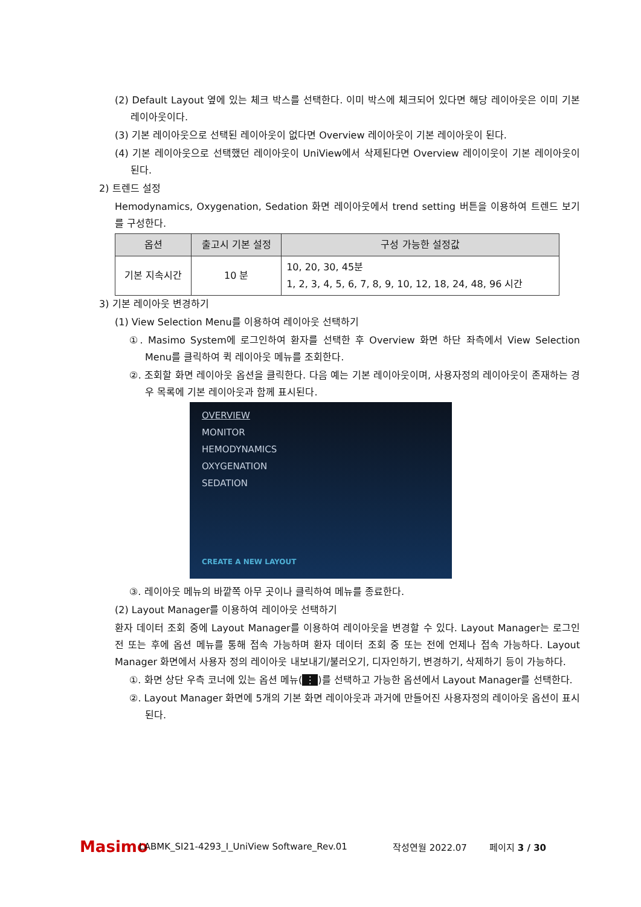(2) Default Layout 옆에 있는 체크 박스를 선택한다. 이미 박스에 체크되어 있다면 해당 레이아웃은 이미 기본 레이아웃이다.
(3) 기본 레이아웃으로 선택된 레이아웃이 없다면 Overview 레이아웃이 기본 레이아웃이 된다.
(4) 기본 레이아웃으로 선택했던 레이아웃이 UniView에서 삭제된다면 Overview 레이이웃이 기본 레이아웃이 된다.
2) 트렌드 설정
Hemodynamics, Oxygenation, Sedation 화면 레이아웃에서 trend setting 버튼을 이용하여 트렌드 보기를 구성한다.
| 옵션 | 출고시 기본 설정 | 구성 가능한 설정값 |
| --- | --- | --- |
| 기본 지속시간 | 10 분 | 10, 20, 30, 45분 1, 2, 3, 4, 5, 6, 7, 8, 9, 10, 12, 18, 24, 48, 96 시간 |
3) 기본 레이아웃 변경하기
(1) View Selection Menu를 이용하여 레이아웃 선택하기
①. Masimo System에 로그인하여 환자를 선택한 후 Overview 화면 하단 좌측에서 View Selection Menu를 클릭하여 퀵 레이아웃 메뉴를 조회한다.
②. 조회할 화면 레이아웃 옵션을 클릭한다. 다음 예는 기본 레이아웃이며, 사용자정의 레이아웃이 존재하는 경우 목록에 기본 레이아웃과 함께 표시된다.
OVERVIEW
MONITOR
HEMODYNAMICS
OXYGENATION
SEDATION
CREATE A NEW LAYOUT
③. 레이아웃 메뉴의 바깥쪽 아무 곳이나 클릭하여 메뉴를 종료한다.
(2) Layout Manager를 이용하여 레이아웃 선택하기
환자 데이터 조회 중에 Layout Manager를 이용하여 레이아웃을 변경할 수 있다. Layout Manager는 로그인 전 또는 후에 옵션 메뉴를 통해 접속 가능하며 환자 데이터 조회 중 또는 전에 언제나 접속 가능하다. Layout Manager 화면에서 사용자 정의 레이아웃 내보내기/불러오기, 디자인하기, 변경하기, 삭제하기 등이 가능하다.
①. 화면 상단 우측 코너에 있는 옵션 메뉴(⋮)를 선택하고 가능한 옵션에서 Layout Manager를 선택한다.
②. Layout Manager 화면에 5개의 기본 화면 레이아웃과 과거에 만들어진 사용자정의 레이아웃 옵션이 표시된다.
Masimo LABMK_SI21-4293_I_UniView Software_Rev.01 작성연월 2022.07 페이지 3 / 30